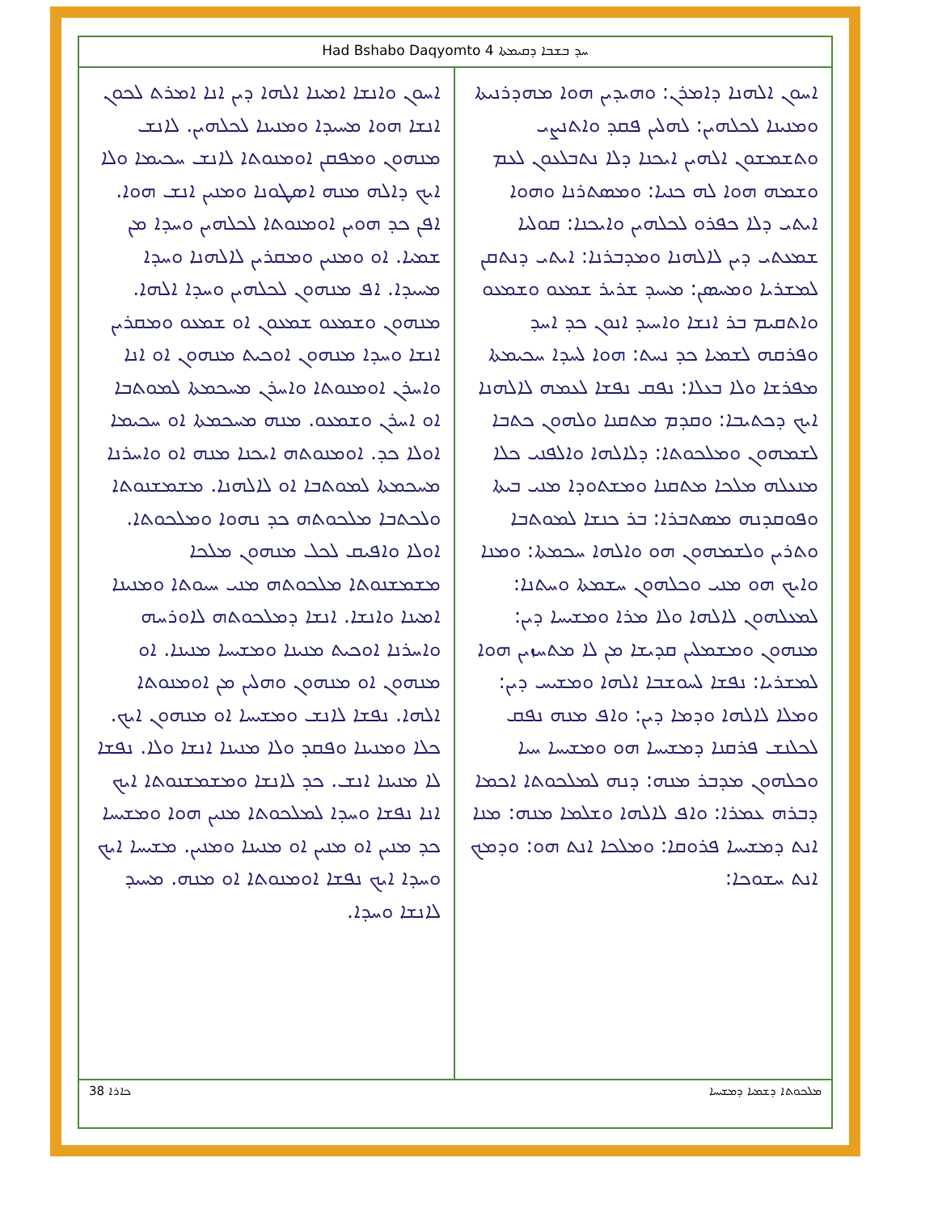Had Bshabo Daqyomto 4 ܚܕ ܒܫܒܐ ܕܩܝܡܬܐ
ܐܚܘܢ ܐܠܗܢܐ ܕܐܡܪܢ: ܘܗܝܕܝܢ ܗܘܐ ܡܗܕܪܢܝܬܐ ܘܡܢܝܢܐ ܠܟܠܗܝܢ: ܠܗܠܝܢ ܦܩܕ ܘܐܬܢܨܝ ܘܬܫܡܫܘܢ ܐܠܗܝܢ ܐܝܟܢܐ ܕܠܐ ܢܬܒܠܥܘܢ ܠܥܡ ܘܫܡܗ ܗܘܐ ܠܗ ܟܢܝܐ: ܘܡܣܬܪܢܐ ܘܗܘܐ ܐܝܬܝ ܕܠܐ ܟܦܪܘ ܠܟܠܗܝܢ ܘܐܝܟܢܐ: ܩܘܠܝܐ ܫܡܥܬܝ ܕܝܢ ܠܐܠܗܢܐ ܘܡܕܒܪܢܐ: ܐܝܬܝ ܕܢܬܩܢ ܠܡܫܪܝܐ ܘܡܚܣܢ: ܡܚܝܕ ܫܪܝܪ ܫܡܥܘ ܘܫܡܥܘ ܘܐܬܩܝܡ ܒܪ ܐܢܫܐ ܘܐܚܝܕ ܐܢܘܢ ܟܕ ܐܚܕ ܘܦܪܩܗ ܠܫܡܝܐ ܟܕ ܢܚܬ: ܗܘܐ ܠܚܕܐ ܚܟܝܡܬܐ ܡܦܪܫܐ ܘܠܐ ܒܥܠܐ: ܢܦܩ ܢܦܫܐ ܠܥܡܗ ܠܐܠܗܢܐ ܐܝܟ ܕܟܬܝܒܐ: ܘܩܕܡ ܡܬܩܢܐ ܘܠܗܘܢ ܟܬܒܐ ܠܫܡܗܘܢ ܘܡܠܟܘܬܐ: ܕܠܐܠܗܐ ܘܐܠܦܢܝ ܟܠܐ ܡܢܥܠܗ ܡܠܟܐ ܡܬܩܢܐ ܘܡܫܬܘܕܐ ܡܢܝ ܒܝܬܐ ܘܦܘܩܕܢܗ ܡܣܬܒܪܐ: ܒܪ ܟܢܫܐ ܠܡܘܬܒܐ ܘܬܪܝܢ ܘܠܫܡܗܘܢ ܗܘ ܘܐܠܗܐ ܚܟܡܬܐ: ܘܡܢܐ ܘܐܝܟ ܗܘ ܡܢܝ ܘܟܠܗܘܢ ܚܫܡܬܐ ܘܚܬܢܐ: ܠܡܥܠܗܘܢ ܠܐܠܗܐ ܘܠܐ ܡܪܐ ܘܡܫܝܚܐ ܕܝܢ: ܡܢܗܘܢ ܘܡܫܡܠܝܢ ܩܕܝܫܐ ܡܢ ܠܐ ܡܬܚܙܝܢ ܗܘܐ ܠܡܫܪܝܐ: ܢܦܫܐ ܠܚܘܫܒܐ ܐܠܗܐ ܘܡܫܝܚ ܕܝܢ: ܘܡܠܐ ܠܐܠܗܐ ܘܕܡܐ ܕܝܢ: ܘܐܦ ܡܢܗ ܢܦܩ ܠܟܠܢܫ ܦܪܩܢܐ ܕܡܫܝܚܐ ܗܘ ܘܡܫܝܚܐ ܚܝܐ ܘܟܠܗܘܢ ܡܕܒܪ ܡܢܗ: ܕܢܗ ܠܡܠܟܘܬܐ ܐܟܡܐ ܕܒܪܗ ܥܡܪܐ: ܘܐܦ ܠܐܠܗܐ ܘܫܠܡܐ ܡܢܗ: ܡܢܐ ܐܢܬ ܕܡܫܝܚܐ ܦܪܘܩܐ: ܘܡܠܟܐ ܐܢܬ ܗܘ: ܘܕܡܟ ܐܢܬ ܚܫܘܟܐ:
ܐܚܘܢ ܘܐܢܫܐ ܐܡܝܢܐ ܐܠܗܐ ܕܝܢ ܐܢܐ ܐܡܪܬ ܠܟܘܢ ܐܢܫܐ ܗܘܐ ܡܚܝܕܐ ܘܡܢܝܢܐ ܠܟܠܗܝܢ. ܠܐܢܫ ܡܢܗܘܢ ܘܡܦܩܢ ܐܘܡܢܘܬܐ ܠܐܢܫ ܚܟܝܡܐ ܘܠܐ ܐܝܟ ܕܐܠܗ ܡܢܗ ܐܣܛܘܢܐ ܘܡܢܝܢ ܐܢܫ ܗܘܐ. ܐܦܢ ܟܕ ܗܘܝܢ ܐܘܡܢܘܬܐ ܠܟܠܗܝܢ ܘܚܕܐ ܡܢ ܫܡܝܐ. ܐܘ ܘܡܢܝܢ ܘܡܩܪܝܢ ܠܐܠܗܢܐ ܘܚܕܐ ܡܚܝܕܐ. ܐܦ ܡܢܗܘܢ ܠܟܠܗܝܢ ܘܚܕܐ ܐܠܗܐ. ܡܢܗܘܢ ܘܫܡܥܘ ܫܡܥܘܢ ܐܘ ܫܡܥܘ ܘܡܩܪܝܢ ܐܢܫܐ ܘܚܕܐ ܡܢܗܘܢ ܐܘܟܝܬ ܡܢܗܘܢ ܐܘ ܐܢܐ ܘܐܚܪܢ ܐܘܡܢܘܬܐ ܘܐܚܪܢ ܡܚܟܡܬܐ ܠܡܘܬܒܐ ܐܘ ܐܚܪܢ ܘܫܡܥܘ. ܡܢܗ ܡܚܟܡܬܐ ܐܘ ܚܟܝܡܐ ܐܘܠܐ ܟܕ. ܐܘܡܢܘܬܗ ܐܝܟܢܐ ܡܢܗ ܐܘ ܘܐܚܪܢܐ ܡܚܟܡܬܐ ܠܡܘܬܒܐ ܐܘ ܠܐܠܗܢܐ. ܡܫܡܫܢܘܬܐ ܘܠܟܬܒܐ ܡܠܟܘܬܗ ܟܕ ܢܗܘܐ ܘܡܠܟܘܬܐ. ܐܘܠܐ ܘܐܦܝܩ ܠܟܠ ܡܢܗܘܢ ܡܠܟܐ ܡܫܡܫܢܘܬܐ ܡܠܟܘܬܗ ܡܢܝ ܚܝܘܬܐ ܘܡܢܝܢܐ ܐܡܝܢܐ ܘܐܢܫܐ. ܐܢܫܐ ܕܡܠܟܘܬܗ ܠܐܘܪܚܗ ܘܐܚܪܢܐ ܐܘܟܝܬ ܡܢܝܢܐ ܘܡܫܝܚܐ ܡܢܝܢܐ. ܐܘ ܡܢܗܘܢ ܐܘ ܡܢܗܘܢ ܘܗܠܝܢ ܡܢ ܐܘܡܢܘܬܐ ܐܠܗܐ. ܢܦܫܐ ܠܐܢܫ ܘܡܫܝܚܐ ܐܘ ܡܢܗܘܢ ܐܝܟ. ܟܠܐ ܘܡܢܝܢܐ ܘܦܩܕ ܘܠܐ ܡܢܝܢܐ ܐܢܫܐ ܘܠܐ. ܢܦܫܐ ܠܐ ܡܢܝܢܐ ܐܢܫ. ܟܕ ܠܐܢܫܐ ܘܡܫܡܫܢܘܬܐ ܐܝܟ ܐܢܐ ܢܦܫܐ ܘܚܕܐ ܠܡܠܟܘܬܐ ܡܢܝܢ ܗܘܐ ܘܡܫܝܚܐ ܟܕ ܡܢܝܢ ܐܘ ܡܢܝܢ ܐܘ ܡܢܝܢܐ ܘܡܢܝܢ. ܡܫܝܚܐ ܐܝܟ ܘܚܕܐ ܐܝܟ ܢܦܫܐ ܐܘܡܢܘܬܐ ܐܘ ܡܢܗ. ܡܚܝܕ ܠܐܢܫܐ ܘܚܕܐ.
ܟܐܪܐ 38 ܡܠܟܘܬܐ ܕܫܡܝܐ ܕܡܫܝܚܐ